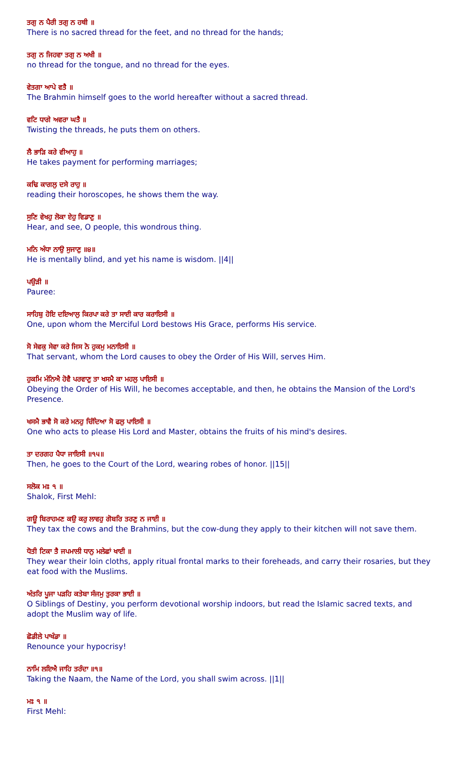ਤਗੁ ਨ ਪੈਰੀ ਤਗੁ ਨ ਹਥੀ ॥
There is no sacred thread for the feet, and no thread for the hands;
ਤਗੁ ਨ ਜਿਹਵਾ ਤਗੁ ਨ ਅਖੀ ॥
no thread for the tongue, and no thread for the eyes.
ਵੇਤਗਾ ਆਪੇ ਵਤੈ ॥
The Brahmin himself goes to the world hereafter without a sacred thread.
ਵਟਿ ਧਾਗੇ ਅਵਰਾ ਘਤੈ ॥
Twisting the threads, he puts them on others.
ਲੈ ਭਾੜਿ ਕਰੇ ਵੀਆਹੁ ॥
He takes payment for performing marriages;
ਕਢਿ ਕਾਗਲੁ ਦਸੇ ਰਾਹੁ ॥
reading their horoscopes, he shows them the way.
ਸੁਣਿ ਵੇਖਹੁ ਲੋਕਾ ਏਹੁ ਵਿਡਾਣੁ ॥
Hear, and see, O people, this wondrous thing.
ਮਨਿ ਅੰਧਾ ਨਾਉ ਸੁਜਾਣੁ ॥੪॥
He is mentally blind, and yet his name is wisdom. ||4||
ਪਉੜੀ ॥
Pauree:
ਸਾਹਿਬੁ ਹੋਇ ਦਇਆਲੁ ਕਿਰਪਾ ਕਰੇ ਤਾ ਸਾਈ ਕਾਰ ਕਰਾਇਸੀ ॥
One, upon whom the Merciful Lord bestows His Grace, performs His service.
ਸੋ ਸੇਵਕੁ ਸੇਵਾ ਕਰੇ ਜਿਸ ਨੋ ਹੁਕਮੁ ਮਨਾਇਸੀ ॥
That servant, whom the Lord causes to obey the Order of His Will, serves Him.
ਹੁਕਮਿ ਮੰਨਿਐ ਹੋਵੈ ਪਰਵਾਣੁ ਤਾ ਖਸਮੈ ਕਾ ਮਹਲੁ ਪਾਇਸੀ ॥
Obeying the Order of His Will, he becomes acceptable, and then, he obtains the Mansion of the Lord's Presence.
ਖਸਮੈ ਭਾਵੈ ਸੋ ਕਰੇ ਮਨਹੁ ਚਿੰਦਿਆ ਸੋ ਫਲੁ ਪਾਇਸੀ ॥
One who acts to please His Lord and Master, obtains the fruits of his mind's desires.
ਤਾ ਦਰਗਹ ਪੈਧਾ ਜਾਇਸੀ ॥੧੫॥
Then, he goes to the Court of the Lord, wearing robes of honor. ||15||
ਸਲੋਕ ਮਃ ੧ ॥
Shalok, First Mehl:
ਗਊ ਬਿਰਾਹਮਣ ਕਉ ਕਰੁ ਲਾਵਹੁ ਗੋਬਰਿ ਤਰਣੁ ਨ ਜਾਈ ॥
They tax the cows and the Brahmins, but the cow-dung they apply to their kitchen will not save them.
ਧੋਤੀ ਟਿਕਾ ਤੈ ਜਪਮਾਲੀ ਧਾਨੁ ਮਲੇਛਾਂ ਖਾਈ ॥
They wear their loin cloths, apply ritual frontal marks to their foreheads, and carry their rosaries, but they eat food with the Muslims.
ਅੰਤਰਿ ਪੂਜਾ ਪੜਹਿ ਕਤੇਬਾ ਸੰਜਮੁ ਤੁਰਕਾ ਭਾਈ ॥
O Siblings of Destiny, you perform devotional worship indoors, but read the Islamic sacred texts, and adopt the Muslim way of life.
ਛੋਡੀਲੇ ਪਾਖੰਡਾ ॥
Renounce your hypocrisy!
ਨਾਮਿ ਲਇਐ ਜਾਹਿ ਤਰੰਦਾ ॥੧॥
Taking the Naam, the Name of the Lord, you shall swim across. ||1||
ਮਃ ੧ ॥
First Mehl: